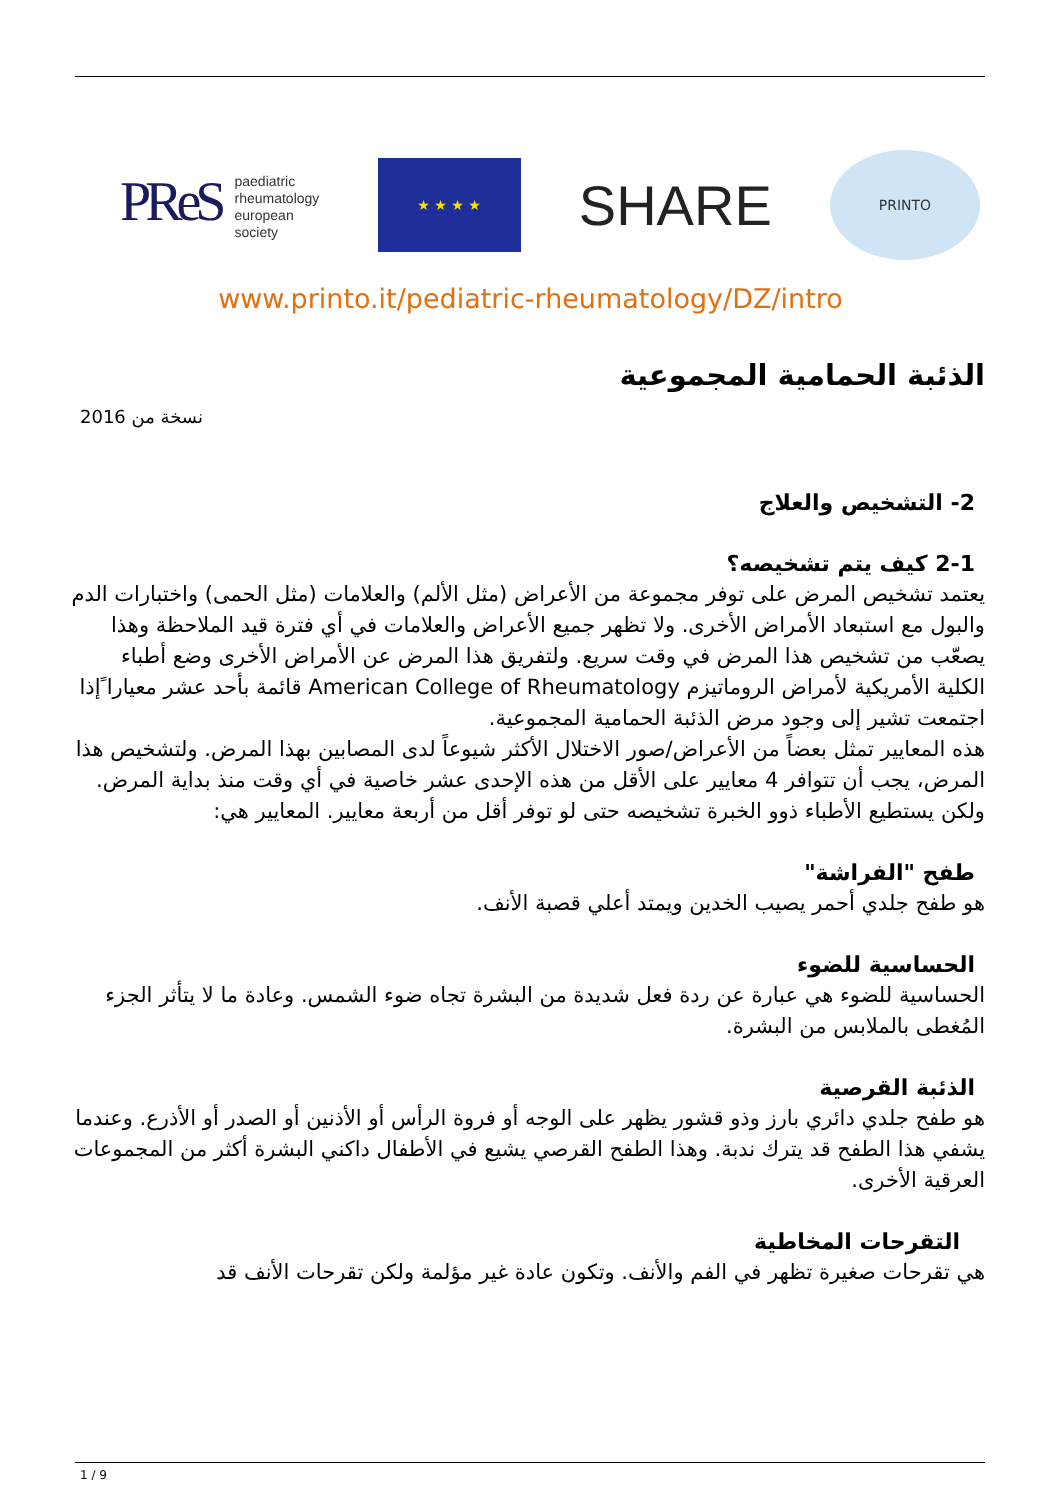PReS paediatric
rheumatology
european
society
★ ★ ★ ★
SHARE
PRINTO
www.printo.it/pediatric-rheumatology/DZ/intro
الذئبة الحمامية المجموعية
نسخة من 2016
2- التشخيص والعلاج
2-1 كيف يتم تشخيصه؟
يعتمد تشخيص المرض على توفر مجموعة من الأعراض (مثل الألم) والعلامات (مثل الحمى) واختبارات الدم والبول مع استبعاد الأمراض الأخرى. ولا تظهر جميع الأعراض والعلامات في أي فترة قيد الملاحظة وهذا يصعّب من تشخيص هذا المرض في وقت سريع. ولتفريق هذا المرض عن الأمراض الأخرى وضع أطباء الكلية الأمريكية لأمراض الروماتيزم American College of Rheumatology قائمة بأحد عشر معيارا ًإذا اجتمعت تشير إلى وجود مرض الذئبة الحمامية المجموعية.
هذه المعايير تمثل بعضاً من الأعراض/صور الاختلال الأكثر شيوعاً لدى المصابين بهذا المرض. ولتشخيص هذا المرض، يجب أن تتوافر 4 معايير على الأقل من هذه الإحدى عشر خاصية في أي وقت منذ بداية المرض. ولكن يستطيع الأطباء ذوو الخبرة تشخيصه حتى لو توفر أقل من أربعة معايير. المعايير هي:
طفح "الفراشة"
هو طفح جلدي أحمر يصيب الخدين ويمتد أعلي قصبة الأنف.
الحساسية للضوء
الحساسية للضوء هي عبارة عن ردة فعل شديدة من البشرة تجاه ضوء الشمس. وعادة ما لا يتأثر الجزء المُغطى بالملابس من البشرة.
الذئبة القرصية
هو طفح جلدي دائري بارز وذو قشور يظهر على الوجه أو فروة الرأس أو الأذنين أو الصدر أو الأذرع. وعندما يشفي هذا الطفح قد يترك ندبة. وهذا الطفح القرصي يشيع في الأطفال داكني البشرة أكثر من المجموعات العرقية الأخرى.
التقرحات المخاطية
هي تقرحات صغيرة تظهر في الفم والأنف. وتكون عادة غير مؤلمة ولكن تقرحات الأنف قد
1 / 9